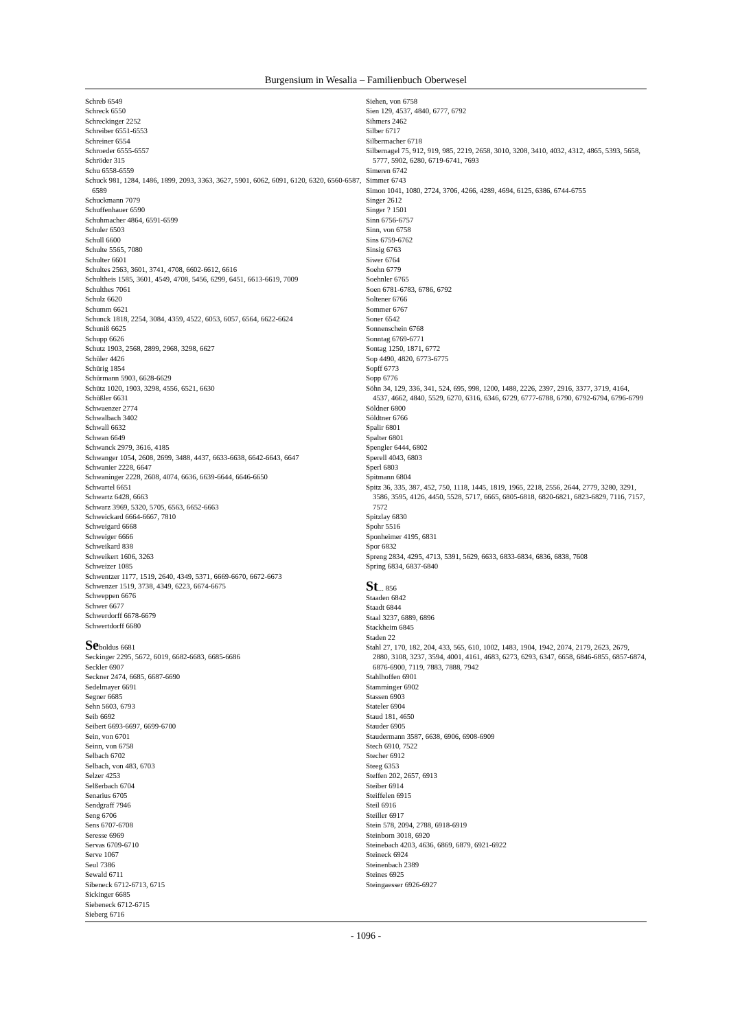Burgensium in Wesalia – Familienbuch Oberwesel
Schreb 6549
Schreck 6550
Schreckinger 2252
Schreiber 6551-6553
Schreiner 6554
Schroeder 6555-6557
Schröder 315
Schu 6558-6559
Schuck 981, 1284, 1486, 1899, 2093, 3363, 3627, 5901, 6062, 6091, 6120, 6320, 6560-6587, 6589
Schuckmann 7079
Schuffenhauer 6590
Schuhmacher 4864, 6591-6599
Schuler 6503
Schull 6600
Schulte 5565, 7080
Schulter 6601
Schultes 2563, 3601, 3741, 4708, 6602-6612, 6616
Schultheis 1585, 3601, 4549, 4708, 5456, 6299, 6451, 6613-6619, 7009
Schulthes 7061
Schulz 6620
Schumm 6621
Schunck 1818, 2254, 3084, 4359, 4522, 6053, 6057, 6564, 6622-6624
Schuniß 6625
Schupp 6626
Schutz 1903, 2568, 2899, 2968, 3298, 6627
Schüler 4426
Schürig 1854
Schürmann 5903, 6628-6629
Schütz 1020, 1903, 3298, 4556, 6521, 6630
Schüßler 6631
Schwaenzer 2774
Schwalbach 3402
Schwall 6632
Schwan 6649
Schwanck 2979, 3616, 4185
Schwanger 1054, 2608, 2699, 3488, 4437, 6633-6638, 6642-6643, 6647
Schwanier 2228, 6647
Schwaninger 2228, 2608, 4074, 6636, 6639-6644, 6646-6650
Schwartel 6651
Schwartz 6428, 6663
Schwarz 3969, 5320, 5705, 6563, 6652-6663
Schweickard 6664-6667, 7810
Schweigard 6668
Schweiger 6666
Schweikard 838
Schweikert 1606, 3263
Schweizer 1085
Schwentzer 1177, 1519, 2640, 4349, 5371, 6669-6670, 6672-6673
Schwenzer 1519, 3738, 4349, 6223, 6674-6675
Schweppen 6676
Schwer 6677
Schwerdorff 6678-6679
Schwertdorff 6680
Seboldus 6681
Seckinger 2295, 5672, 6019, 6682-6683, 6685-6686
Seckler 6907
Seckner 2474, 6685, 6687-6690
Sedelmayer 6691
Segner 6685
Sehn 5603, 6793
Seib 6692
Seibert 6693-6697, 6699-6700
Sein, von 6701
Seinn, von 6758
Selbach 6702
Selbach, von 483, 6703
Selzer 4253
Selßerbach 6704
Senarius 6705
Sendgraff 7946
Seng 6706
Sens 6707-6708
Seresse 6969
Servas 6709-6710
Serve 1067
Seul 7386
Sewald 6711
Sibeneck 6712-6713, 6715
Sickinger 6685
Siebeneck 6712-6715
Sieberg 6716
Siehen, von 6758
Sien 129, 4537, 4840, 6777, 6792
Sihmers 2462
Silber 6717
Silbermacher 6718
Silbernagel 75, 912, 919, 985, 2219, 2658, 3010, 3208, 3410, 4032, 4312, 4865, 5393, 5658, 5777, 5902, 6280, 6719-6741, 7693
Simeren 6742
Simmer 6743
Simon 1041, 1080, 2724, 3706, 4266, 4289, 4694, 6125, 6386, 6744-6755
Singer 2612
Singer ? 1501
Sinn 6756-6757
Sinn, von 6758
Sins 6759-6762
Sinsig 6763
Siwer 6764
Soehn 6779
Soehnler 6765
Soen 6781-6783, 6786, 6792
Soltener 6766
Sommer 6767
Soner 6542
Sonnenschein 6768
Sonntag 6769-6771
Sontag 1250, 1871, 6772
Sop 4490, 4820, 6773-6775
Sopff 6773
Sopp 6776
Söhn 34, 129, 336, 341, 524, 695, 998, 1200, 1488, 2226, 2397, 2916, 3377, 3719, 4164, 4537, 4662, 4840, 5529, 6270, 6316, 6346, 6729, 6777-6788, 6790, 6792-6794, 6796-6799
Söldner 6800
Söldtner 6766
Spalir 6801
Spalter 6801
Spengler 6444, 6802
Sperell 4043, 6803
Sperl 6803
Spitmann 6804
Spitz 36, 335, 387, 452, 750, 1118, 1445, 1819, 1965, 2218, 2556, 2644, 2779, 3280, 3291, 3586, 3595, 4126, 4450, 5528, 5717, 6665, 6805-6818, 6820-6821, 6823-6829, 7116, 7157, 7572
Spitzlay 6830
Spohr 5516
Sponheimer 4195, 6831
Spor 6832
Spreng 2834, 4295, 4713, 5391, 5629, 6633, 6833-6834, 6836, 6838, 7608
Spring 6834, 6837-6840
St... 856
Staaden 6842
Staadt 6844
Staal 3237, 6889, 6896
Stackheim 6845
Staden 22
Stahl 27, 170, 182, 204, 433, 565, 610, 1002, 1483, 1904, 1942, 2074, 2179, 2623, 2679, 2880, 3108, 3237, 3594, 4001, 4161, 4683, 6273, 6293, 6347, 6658, 6846-6855, 6857-6874, 6876-6900, 7119, 7883, 7888, 7942
Stahlhoffen 6901
Stamminger 6902
Stassen 6903
Stateler 6904
Staud 181, 4650
Stauder 6905
Staudermann 3587, 6638, 6906, 6908-6909
Stech 6910, 7522
Stecher 6912
Steeg 6353
Steffen 202, 2657, 6913
Steiber 6914
Steiffelen 6915
Steil 6916
Steiller 6917
Stein 578, 2094, 2788, 6918-6919
Steinborn 3018, 6920
Steinebach 4203, 4636, 6869, 6879, 6921-6922
Steineck 6924
Steinenbach 2389
Steines 6925
Steingaesser 6926-6927
- 1096 -